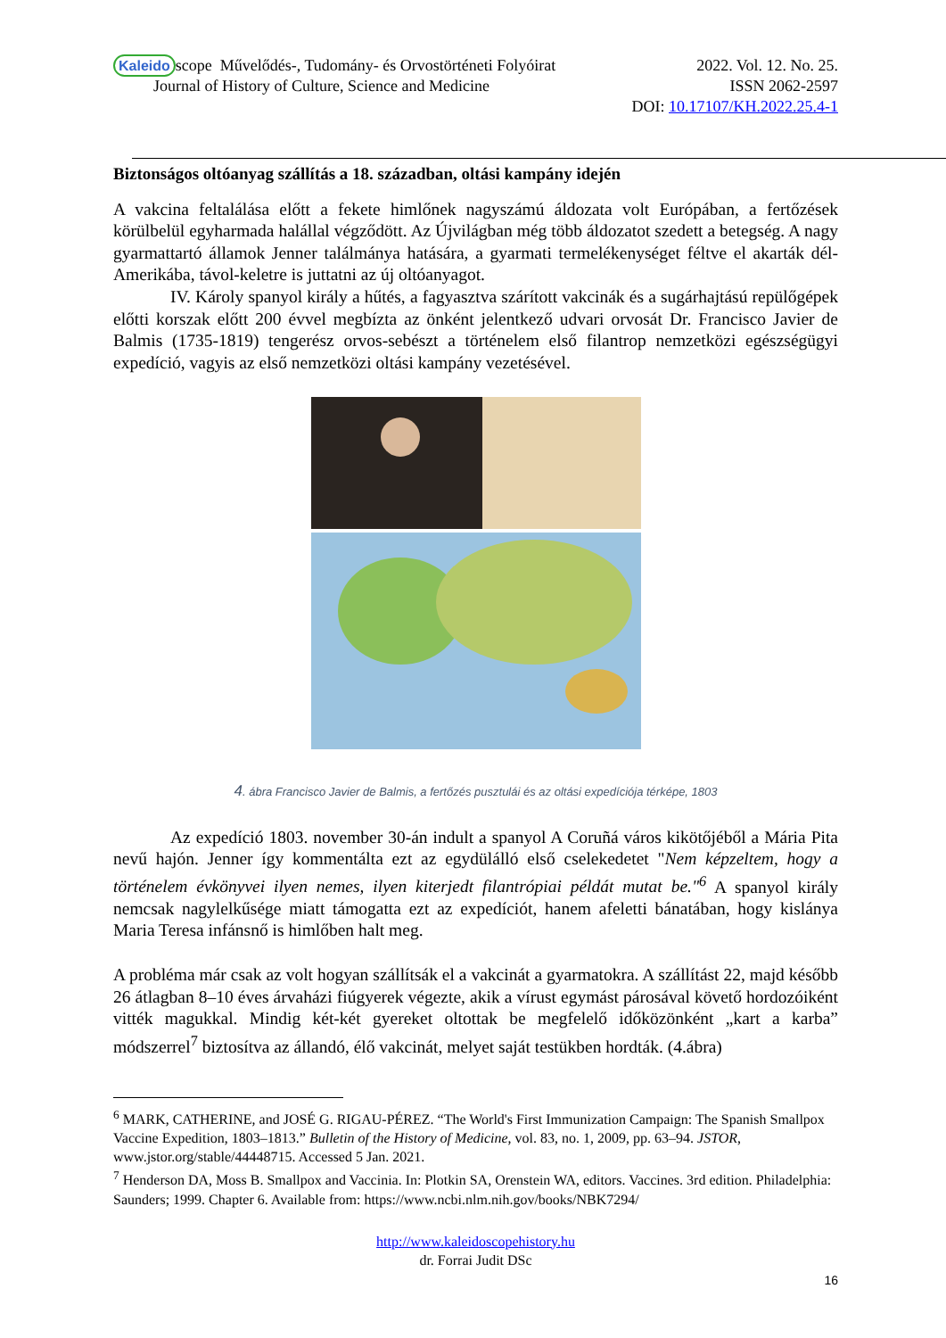Kaleido scope Művelődés-, Tudomány- és Orvostörténeti Folyóirat 2022. Vol. 12. No. 25.
Journal of History of Culture, Science and Medicine ISSN 2062-2597
DOI: 10.17107/KH.2022.25.4-1
Biztonságos oltóanyag szállítás a 18. században, oltási kampány idején
A vakcina feltalálása előtt a fekete himlőnek nagyszámú áldozata volt Európában, a fertőzések körülbelül egyharmada halállal végződött. Az Újvilágban még több áldozatot szedett a betegség. A nagy gyarmattartó államok Jenner találmánya hatására, a gyarmati termelékenységet féltve el akarták dél-Amerikába, távol-keletre is juttatni az új oltóanyagot.
IV. Károly spanyol király a hűtés, a fagyasztva szárított vakcinák és a sugárhajtású repülőgépek előtti korszak előtt 200 évvel megbízta az önként jelentkező udvari orvosát Dr. Francisco Javier de Balmis (1735-1819) tengerész orvos-sebészt a történelem első filantrop nemzetközi egészségügyi expedíció, vagyis az első nemzetközi oltási kampány vezetésével.
4. ábra Francisco Javier de Balmis, a fertőzés pusztulái és az oltási expedíciója térképe, 1803
Az expedíció 1803. november 30-án indult a spanyol A Coruñá város kikötőjéből a Mária Pita nevű hajón. Jenner így kommentálta ezt az egydülálló első cselekedetet "Nem képzeltem, hogy a történelem évkönyvei ilyen nemes, ilyen kiterjedt filantrópiai példát mutat be."<sup>6</sup> A spanyol király nemcsak nagylelkűsége miatt támogatta ezt az expedíciót, hanem afeletti bánatában, hogy kislánya Maria Teresa infánsnő is himlőben halt meg.
A probléma már csak az volt hogyan szállítsák el a vakcinát a gyarmatokra. A szállítást 22, majd később 26 átlagban 8–10 éves árvaházi fiúgyerek végezte, akik a vírust egymást párosával követő hordozóiként vitték magukkal. Mindig két-két gyereket oltottak be megfelelő időközönként „kart a karba” módszerrel<sup>7</sup> biztosítva az állandó, élő vakcinát, melyet saját testükben hordták. (4.ábra)
<sup>6</sup> MARK, CATHERINE, and JOSÉ G. RIGAU-PÉREZ. “The World's First Immunization Campaign: The Spanish Smallpox Vaccine Expedition, 1803–1813.” Bulletin of the History of Medicine, vol. 83, no. 1, 2009, pp. 63–94. JSTOR, www.jstor.org/stable/44448715. Accessed 5 Jan. 2021.
<sup>7</sup> Henderson DA, Moss B. Smallpox and Vaccinia. In: Plotkin SA, Orenstein WA, editors. Vaccines. 3rd edition. Philadelphia: Saunders; 1999. Chapter 6. Available from: https://www.ncbi.nlm.nih.gov/books/NBK7294/
http://www.kaleidoscopehistory.hu
dr. Forrai Judit DSc
16